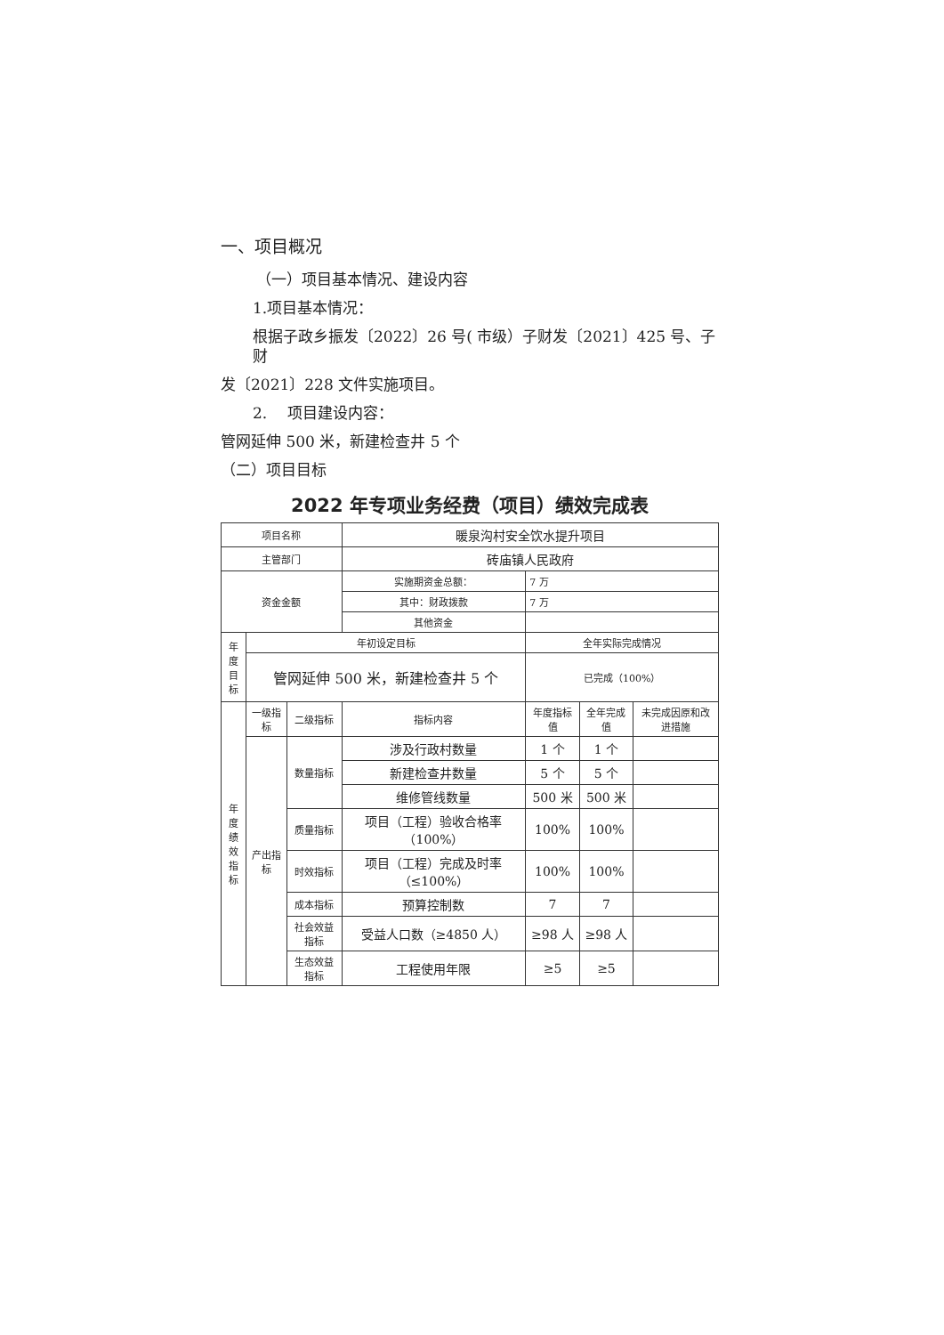一、项目概况
（一）项目基本情况、建设内容
1.项目基本情况：
根据子政乡振发〔2022〕26 号( 市级）子财发〔2021〕425 号、子财
发〔2021〕228 文件实施项目。
2.　 项目建设内容：
管网延伸 500 米，新建检查井 5 个
（二）项目目标
2022 年专项业务经费（项目）绩效完成表
| 项目名称 | | | 暖泉沟村安全饮水提升项目 | | | |
| 主管部门 | | | 砖庙镇人民政府 | | | |
| 资金金额 | | | 实施期资金总额： | 7 万 | | |
| | | | 其中：财政拨款 | 7 万 | | |
| | | | 其他资金 | | | |
| 年 度 目 标 | 年初设定目标 | | | 全年实际完成情况 | | |
| | 管网延伸 500 米，新建检查井 5 个 | | | 已完成（100%） | | |
| 年度 绩效 指标 | 一级指标 | 二级指标 | 指标内容 | 年度指标值 | 全年完成值 | 未完成因原和改进措施 |
| | 产出指标 | 数量指标 | 涉及行政村数量 | 1 个 | 1 个 | |
| | | | 新建检查井数量 | 5 个 | 5 个 | |
| | | | 维修管线数量 | 500 米 | 500 米 | |
| | | 质量指标 | 项目（工程）验收合格率（100%） | 100% | 100% | |
| | | 时效指标 | 项目（工程）完成及时率（≤100%） | 100% | 100% | |
| | | 成本指标 | 预算控制数 | 7 | 7 | |
| | | 社会效益指标 | 受益人口数（≥4850 人） | ≥98 人 | ≥98 人 | |
| | | 生态效益指标 | 工程使用年限 | ≥5 | ≥5 | |